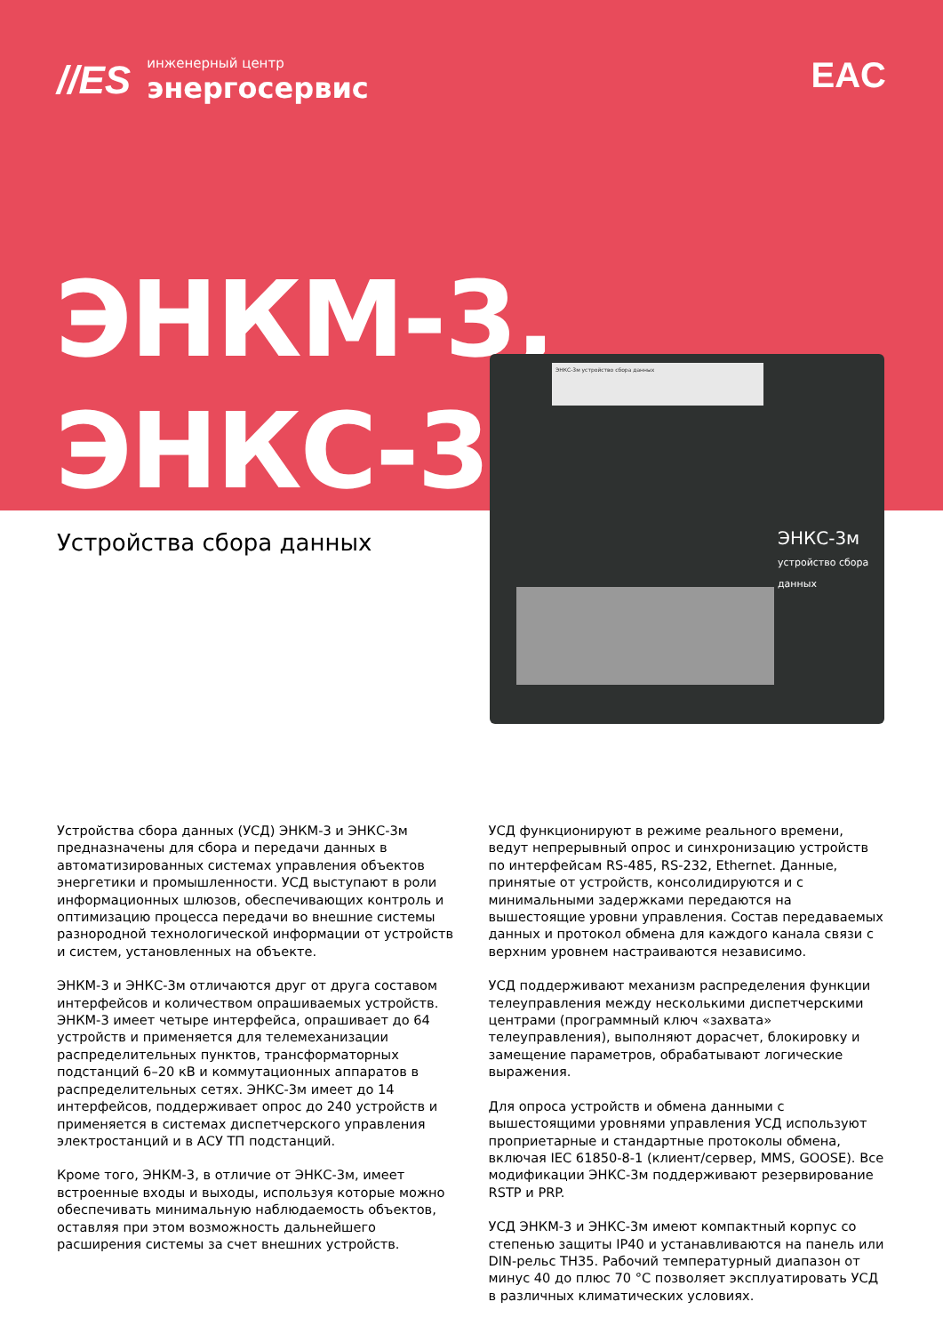//ES инженерный центр
энергосервис
EAC
ЭНКМ-3,
ЭНКС-3м
Устройства сбора данных
ЭНКС-3м устройство сбора данных
ЭНКС-3м
устройство сбора данных
Устройства сбора данных (УСД) ЭНКМ-3 и ЭНКС-3м предназначены для сбора и передачи данных в автоматизированных системах управления объектов энергетики и промышленности. УСД выступают в роли информационных шлюзов, обеспечивающих контроль и оптимизацию процесса передачи во внешние системы разнородной технологической информации от устройств и систем, установленных на объекте.
ЭНКМ-3 и ЭНКС-3м отличаются друг от друга составом интерфейсов и количеством опрашиваемых устройств. ЭНКМ-3 имеет четыре интерфейса, опрашивает до 64 устройств и применяется для телемеханизации распределительных пунктов, трансформаторных подстанций 6–20 кВ и коммутационных аппаратов в распределительных сетях. ЭНКС-3м имеет до 14 интерфейсов, поддерживает опрос до 240 устройств и применяется в системах диспетчерского управления электростанций и в АСУ ТП подстанций.
Кроме того, ЭНКМ-3, в отличие от ЭНКС-3м, имеет встроенные входы и выходы, используя которые можно обеспечивать минимальную наблюдаемость объектов, оставляя при этом возможность дальнейшего расширения системы за счет внешних устройств.
УСД функционируют в режиме реального времени, ведут непрерывный опрос и синхронизацию устройств по интерфейсам RS-485, RS-232, Ethernet. Данные, принятые от устройств, консолидируются и с минимальными задержками передаются на вышестоящие уровни управления. Состав передаваемых данных и протокол обмена для каждого канала связи с верхним уровнем настраиваются независимо.
УСД поддерживают механизм распределения функции телеуправления между несколькими диспетчерскими центрами (программный ключ «захвата» телеуправления), выполняют дорасчет, блокировку и замещение параметров, обрабатывают логические выражения.
Для опроса устройств и обмена данными с вышестоящими уровнями управления УСД используют проприетарные и стандартные протоколы обмена, включая IEC 61850-8-1 (клиент/сервер, MMS, GOOSE). Все модификации ЭНКС-3м поддерживают резервирование RSTP и PRP.
УСД ЭНКМ-3 и ЭНКС-3м имеют компактный корпус со степенью защиты IP40 и устанавливаются на панель или DIN-рельс ТН35. Рабочий температурный диапазон от минус 40 до плюс 70 °С позволяет эксплуатировать УСД в различных климатических условиях.